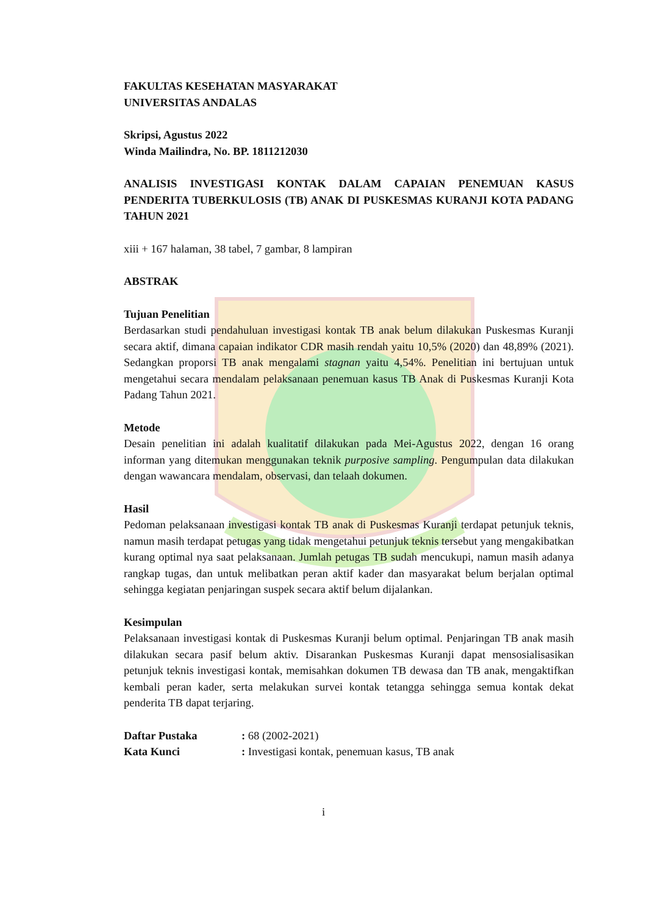FAKULTAS KESEHATAN MASYARAKAT
UNIVERSITAS ANDALAS
Skripsi, Agustus 2022
Winda Mailindra, No. BP. 1811212030
ANALISIS INVESTIGASI KONTAK DALAM CAPAIAN PENEMUAN KASUS PENDERITA TUBERKULOSIS (TB) ANAK DI PUSKESMAS KURANJI KOTA PADANG TAHUN 2021
xiii + 167 halaman, 38 tabel, 7 gambar, 8 lampiran
ABSTRAK
Tujuan Penelitian
Berdasarkan studi pendahuluan investigasi kontak TB anak belum dilakukan Puskesmas Kuranji secara aktif, dimana capaian indikator CDR masih rendah yaitu 10,5% (2020) dan 48,89% (2021). Sedangkan proporsi TB anak mengalami stagnan yaitu 4,54%. Penelitian ini bertujuan untuk mengetahui secara mendalam pelaksanaan penemuan kasus TB Anak di Puskesmas Kuranji Kota Padang Tahun 2021.
Metode
Desain penelitian ini adalah kualitatif dilakukan pada Mei-Agustus 2022, dengan 16 orang informan yang ditemukan menggunakan teknik purposive sampling. Pengumpulan data dilakukan dengan wawancara mendalam, observasi, dan telaah dokumen.
Hasil
Pedoman pelaksanaan investigasi kontak TB anak di Puskesmas Kuranji terdapat petunjuk teknis, namun masih terdapat petugas yang tidak mengetahui petunjuk teknis tersebut yang mengakibatkan kurang optimal nya saat pelaksanaan. Jumlah petugas TB sudah mencukupi, namun masih adanya rangkap tugas, dan untuk melibatkan peran aktif kader dan masyarakat belum berjalan optimal sehingga kegiatan penjaringan suspek secara aktif belum dijalankan.
Kesimpulan
Pelaksanaan investigasi kontak di Puskesmas Kuranji belum optimal. Penjaringan TB anak masih dilakukan secara pasif belum aktiv. Disarankan Puskesmas Kuranji dapat mensosialisasikan petunjuk teknis investigasi kontak, memisahkan dokumen TB dewasa dan TB anak, mengaktifkan kembali peran kader, serta melakukan survei kontak tetangga sehingga semua kontak dekat penderita TB dapat terjaring.
| Daftar Pustaka | : 68 (2002-2021) |
| Kata Kunci | : Investigasi kontak, penemuan kasus, TB anak |
i